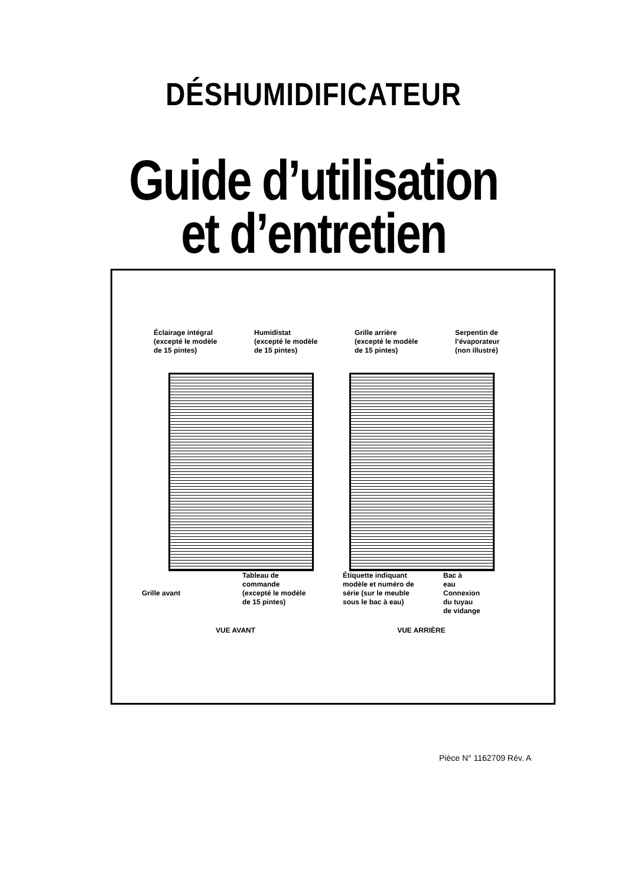DÉSHUMIDIFICATEUR
Guide d’utilisation
et d’entretien
Éclairage intégral
(excepté le modèle
de 15 pintes)
Humidistat
(excepté le modèle
de 15 pintes)
Grille arrière
(excepté le modèle
de 15 pintes)
Serpentin de
l’évaporateur
(non illustré)
Grille avant
Tableau de
commande
(excepté le modèle
de 15 pintes)
Étiquette indiquant
modèle et numéro de
série (sur le meuble
sous le bac à eau)
Bac à
eau
Connexion
du tuyau
de vidange
VUE AVANT VUE ARRIÈRE
Pièce N° 1162709 Rév. A